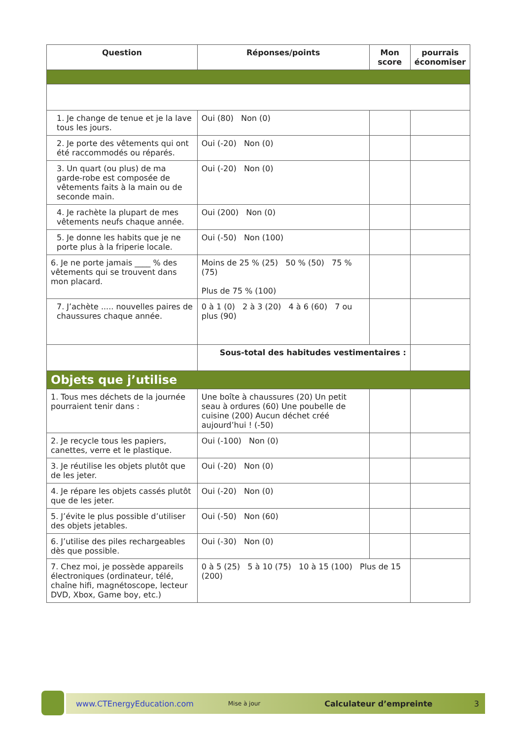| Question | Réponses/points | Mon score | pourrais économiser |
| --- | --- | --- | --- |
| 1. Je change de tenue et je la lave tous les jours. | Oui (80) Non (0) | | |
| 2. Je porte des vêtements qui ont été raccommodés ou réparés. | Oui (-20) Non (0) | | |
| 3. Un quart (ou plus) de ma garde-robe est composée de vêtements faits à la main ou de seconde main. | Oui (-20) Non (0) | | |
| 4. Je rachète la plupart de mes vêtements neufs chaque année. | Oui (200) Non (0) | | |
| 5. Je donne les habits que je ne porte plus à la friperie locale. | Oui (-50) Non (100) | | |
| 6. Je ne porte jamais ____ % des vêtements qui se trouvent dans mon placard. | Moins de 25 % (25) 50 % (50) 75 % (75) Plus de 75 % (100) | | |
| 7. J’achète ..... nouvelles paires de chaussures chaque année. | 0 à 1 (0) 2 à 3 (20) 4 à 6 (60) 7 ou plus (90) | | |
| | Sous-total des habitudes vestimentaires : | | |
| Objets que j’utilise | | | |
| 1. Tous mes déchets de la journée pourraient tenir dans : | Une boîte à chaussures (20) Un petit seau à ordures (60) Une poubelle de cuisine (200) Aucun déchet créé aujourd’hui ! (-50) | | |
| 2. Je recycle tous les papiers, canettes, verre et le plastique. | Oui (-100) Non (0) | | |
| 3. Je réutilise les objets plutôt que de les jeter. | Oui (-20) Non (0) | | |
| 4. Je répare les objets cassés plutôt que de les jeter. | Oui (-20) Non (0) | | |
| 5. J’évite le plus possible d’utiliser des objets jetables. | Oui (-50) Non (60) | | |
| 6. J’utilise des piles rechargeables dès que possible. | Oui (-30) Non (0) | | |
| 7. Chez moi, je possède appareils électroniques (ordinateur, télé, chaîne hifi, magnétoscope, lecteur DVD, Xbox, Game boy, etc.) | 0 à 5 (25) 5 à 10 (75) 10 à 15 (100) Plus de 15 (200) | | |
www.CTEnergyEducation.com Mise à jour Calculateur d’empreinte 3